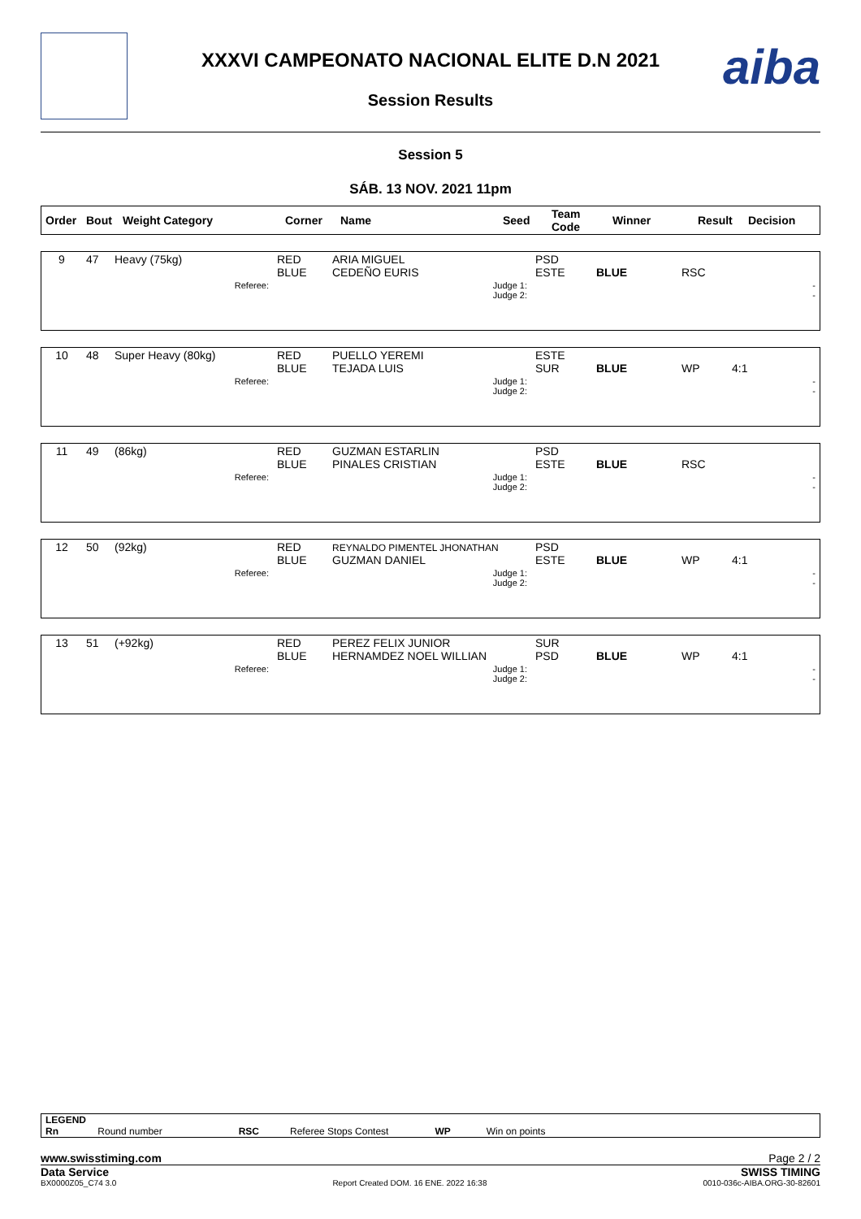XXXVI CAMPEONATO NACIONAL ELITE D.N 2021
Session Results
aiba
Session 5
SÁB. 13 NOV. 2021 11pm
| Order | Bout | Weight Category | Corner | Name | Seed | Team Code | Winner | Result | Decision |
| --- | --- | --- | --- | --- | --- | --- | --- | --- | --- |
| 9 | 47 | Heavy (75kg) | RED BLUE | ARIA MIGUEL CEDEÑO EURIS | PSD ESTE | BLUE | RSC | |
| | | Referee: | | Judge 1: Judge 2: | | | | - - |
| 10 | 48 | Super Heavy (80kg) | RED BLUE | PUELLO YEREMI TEJADA LUIS | ESTE SUR | BLUE | WP | 4:1 |
| | | Referee: | | Judge 1: Judge 2: | | | | - - |
| 11 | 49 | (86kg) | RED BLUE | GUZMAN ESTARLIN PINALES CRISTIAN | PSD ESTE | BLUE | RSC | |
| | | Referee: | | Judge 1: Judge 2: | | | | - - |
| 12 | 50 | (92kg) | RED BLUE | REYNALDO PIMENTEL JHONATHAN GUZMAN DANIEL | PSD ESTE | BLUE | WP | 4:1 |
| | | Referee: | | Judge 1: Judge 2: | | | | - - |
| 13 | 51 | (+92kg) | RED BLUE | PEREZ FELIX JUNIOR HERNAMDEZ NOEL WILLIAN | SUR PSD | BLUE | WP | 4:1 |
| | | Referee: | | Judge 1: Judge 2: | | | | - - |
LEGEND
Rn Round number RSC Referee Stops Contest WP Win on points
www.swisstiming.com Page 2 / 2
Data Service SWISS TIMING
BX0000Z05_C74 3.0 Report Created DOM. 16 ENE. 2022 16:38 0010-036c-AIBA.ORG-30-82601